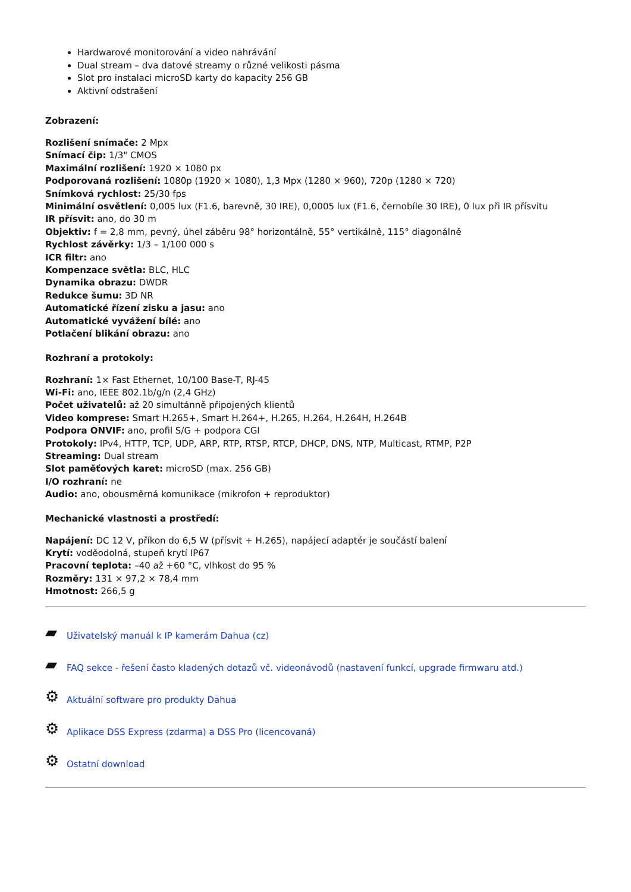Hardwarové monitorování a video nahrávání
Dual stream – dva datové streamy o různé velikosti pásma
Slot pro instalaci microSD karty do kapacity 256 GB
Aktivní odstrašení
Zobrazení:
Rozlišení snímače: 2 Mpx
Snímací čip: 1/3" CMOS
Maximální rozlišení: 1920 × 1080 px
Podporovaná rozlišení: 1080p (1920 × 1080), 1,3 Mpx (1280 × 960), 720p (1280 × 720)
Snímková rychlost: 25/30 fps
Minimální osvětlení: 0,005 lux (F1.6, barevně, 30 IRE), 0,0005 lux (F1.6, černobíle 30 IRE), 0 lux při IR přísvitu
IR přísvit: ano, do 30 m
Objektiv: f = 2,8 mm, pevný, úhel záběru 98° horizontálně, 55° vertikálně, 115° diagonálně
Rychlost závěrky: 1/3 – 1/100 000 s
ICR filtr: ano
Kompenzace světla: BLC, HLC
Dynamika obrazu: DWDR
Redukce šumu: 3D NR
Automatické řízení zisku a jasu: ano
Automatické vyvážení bílé: ano
Potlačení blikání obrazu: ano
Rozhraní a protokoly:
Rozhraní: 1× Fast Ethernet, 10/100 Base-T, RJ-45
Wi-Fi: ano, IEEE 802.1b/g/n (2,4 GHz)
Počet uživatelů: až 20 simultánně připojených klientů
Video komprese: Smart H.265+, Smart H.264+, H.265, H.264, H.264H, H.264B
Podpora ONVIF: ano, profil S/G + podpora CGI
Protokoly: IPv4, HTTP, TCP, UDP, ARP, RTP, RTSP, RTCP, DHCP, DNS, NTP, Multicast, RTMP, P2P
Streaming: Dual stream
Slot paměťových karet: microSD (max. 256 GB)
I/O rozhraní: ne
Audio: ano, obousměrná komunikace (mikrofon + reproduktor)
Mechanické vlastnosti a prostředí:
Napájení: DC 12 V, příkon do 6,5 W (přísvit + H.265), napájecí adaptér je součástí balení
Krytí: voděodolná, stupeň krytí IP67
Pracovní teplota: –40 až +60 °C, vlhkost do 95 %
Rozměry: 131 × 97,2 × 78,4 mm
Hmotnost: 266,5 g
▰ Uživatelský manuál k IP kamerám Dahua (cz)
▰ FAQ sekce - řešení často kladených dotazů vč. videonávodů (nastavení funkcí, upgrade firmwaru atd.)
⚙ Aktuální software pro produkty Dahua
⚙ Aplikace DSS Express (zdarma) a DSS Pro (licencovaná)
⚙ Ostatní download